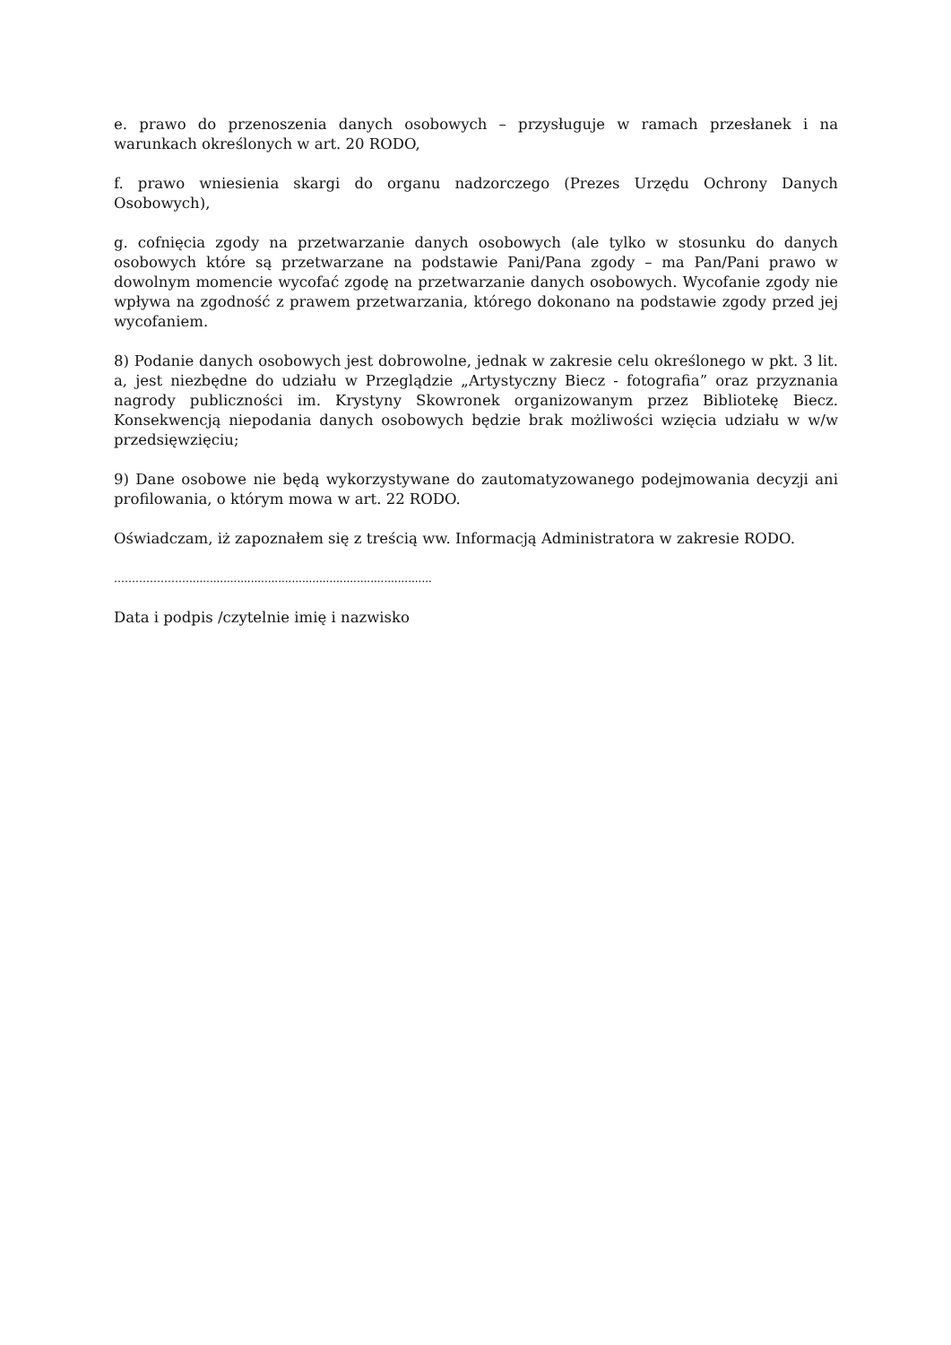e. prawo do przenoszenia danych osobowych – przysługuje w ramach przesłanek i na warunkach określonych w art. 20 RODO,
f. prawo wniesienia skargi do organu nadzorczego (Prezes Urzędu Ochrony Danych Osobowych),
g. cofnięcia zgody na przetwarzanie danych osobowych (ale tylko w stosunku do danych osobowych które są przetwarzane na podstawie Pani/Pana zgody – ma Pan/Pani prawo w dowolnym momencie wycofać zgodę na przetwarzanie danych osobowych. Wycofanie zgody nie wpływa na zgodność z prawem przetwarzania, którego dokonano na podstawie zgody przed jej wycofaniem.
8) Podanie danych osobowych jest dobrowolne, jednak w zakresie celu określonego w pkt. 3 lit. a, jest niezbędne do udziału w Przeglądzie „Artystyczny Biecz - fotografia” oraz przyznania nagrody publiczności im. Krystyny Skowronek organizowanym przez Bibliotekę Biecz. Konsekwencją niepodania danych osobowych będzie brak możliwości wzięcia udziału w w/w przedsięwzięciu;
9) Dane osobowe nie będą wykorzystywane do zautomatyzowanego podejmowania decyzji ani profilowania, o którym mowa w art. 22 RODO.
Oświadczam, iż zapoznałem się z treścią ww. Informacją Administratora w zakresie RODO.
………………….......................................................................
Data i podpis /czytelnie imię i nazwisko